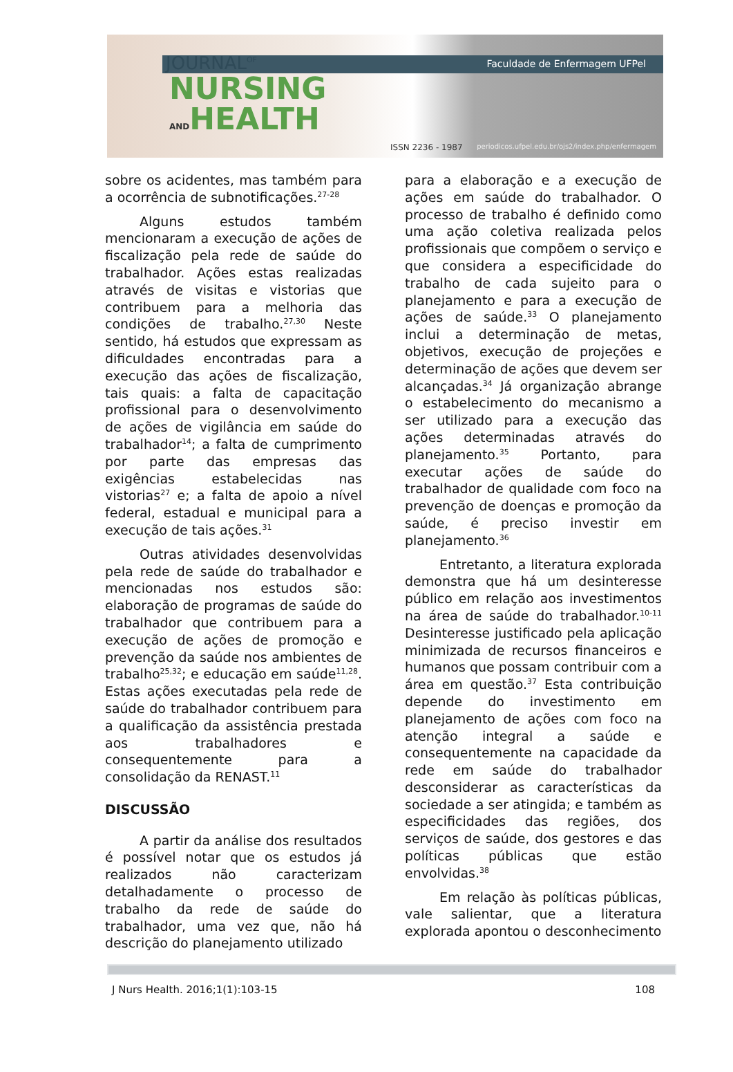JOURNAL<sup>OF</sup> Faculdade de Enfermagem UFPel
NURSING
ANDHEALTH
ISSN 2236 - 1987 periodicos.ufpel.edu.br/ojs2/index.php/enfermagem
sobre os acidentes, mas também para a ocorrência de subnotificações.<sup>27-28</sup>
Alguns estudos também mencionaram a execução de ações de fiscalização pela rede de saúde do trabalhador. Ações estas realizadas através de visitas e vistorias que contribuem para a melhoria das condições de trabalho.<sup>27,30</sup> Neste sentido, há estudos que expressam as dificuldades encontradas para a execução das ações de fiscalização, tais quais: a falta de capacitação profissional para o desenvolvimento de ações de vigilância em saúde do trabalhador<sup>14</sup>; a falta de cumprimento por parte das empresas das exigências estabelecidas nas vistorias<sup>27</sup> e; a falta de apoio a nível federal, estadual e municipal para a execução de tais ações.<sup>31</sup>
Outras atividades desenvolvidas pela rede de saúde do trabalhador e mencionadas nos estudos são: elaboração de programas de saúde do trabalhador que contribuem para a execução de ações de promoção e prevenção da saúde nos ambientes de trabalho<sup>25,32</sup>; e educação em saúde<sup>11,28</sup>. Estas ações executadas pela rede de saúde do trabalhador contribuem para a qualificação da assistência prestada aos trabalhadores e consequentemente para a consolidação da RENAST.<sup>11</sup>
DISCUSSÃO
A partir da análise dos resultados é possível notar que os estudos já realizados não caracterizam detalhadamente o processo de trabalho da rede de saúde do trabalhador, uma vez que, não há descrição do planejamento utilizado
para a elaboração e a execução de ações em saúde do trabalhador. O processo de trabalho é definido como uma ação coletiva realizada pelos profissionais que compõem o serviço e que considera a especificidade do trabalho de cada sujeito para o planejamento e para a execução de ações de saúde.<sup>33</sup> O planejamento inclui a determinação de metas, objetivos, execução de projeções e determinação de ações que devem ser alcançadas.<sup>34</sup> Já organização abrange o estabelecimento do mecanismo a ser utilizado para a execução das ações determinadas através do planejamento.<sup>35</sup> Portanto, para executar ações de saúde do trabalhador de qualidade com foco na prevenção de doenças e promoção da saúde, é preciso investir em planejamento.<sup>36</sup>
Entretanto, a literatura explorada demonstra que há um desinteresse público em relação aos investimentos na área de saúde do trabalhador.<sup>10-11</sup> Desinteresse justificado pela aplicação minimizada de recursos financeiros e humanos que possam contribuir com a área em questão.<sup>37</sup> Esta contribuição depende do investimento em planejamento de ações com foco na atenção integral a saúde e consequentemente na capacidade da rede em saúde do trabalhador desconsiderar as características da sociedade a ser atingida; e também as especificidades das regiões, dos serviços de saúde, dos gestores e das políticas públicas que estão envolvidas.<sup>38</sup>
Em relação às políticas públicas, vale salientar, que a literatura explorada apontou o desconhecimento
J Nurs Health. 2016;1(1):103-15 108